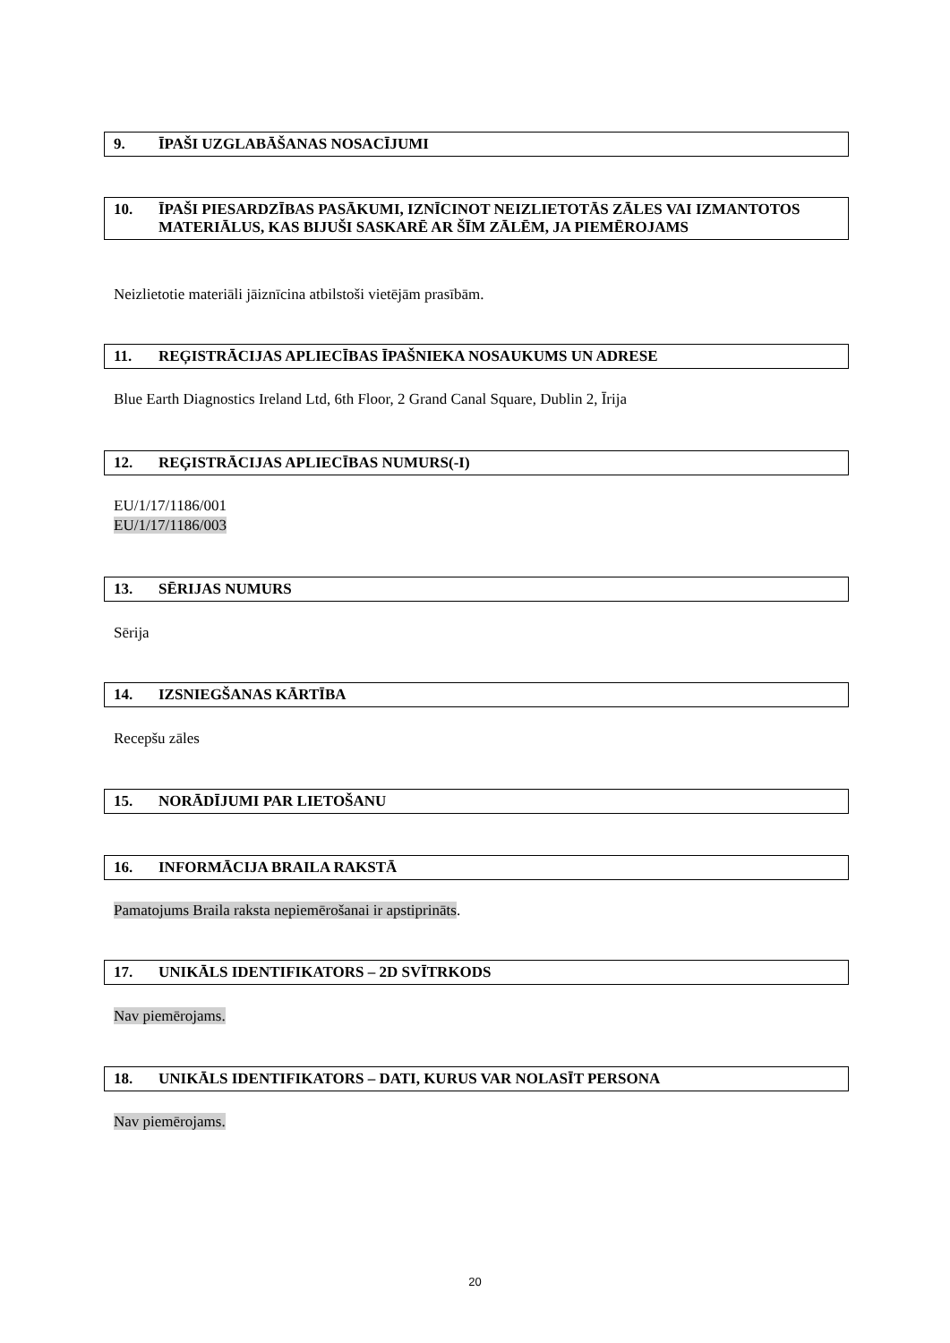9. ĪPAŠI UZGLABĀŠANAS NOSACĪJUMI
10. ĪPAŠI PIESARDZĪBAS PASĀKUMI, IZNĪCINOT NEIZLIETOTĀS ZĀLES VAI IZMANTOTOS MATERIĀLUS, KAS BIJUŠI SASKARĒ AR ŠĪM ZĀLĒM, JA PIEMĒROJAMS
Neizlietotie materiāli jāiznīcina atbilstoši vietējām prasībām.
11. REĢISTRĀCIJAS APLIECĪBAS ĪPAŠNIEKA NOSAUKUMS UN ADRESE
Blue Earth Diagnostics Ireland Ltd, 6th Floor, 2 Grand Canal Square, Dublin 2, Īrija
12. REĢISTRĀCIJAS APLIECĪBAS NUMURS(-I)
EU/1/17/1186/001
EU/1/17/1186/003
13. SĒRIJAS NUMURS
Sērija
14. IZSNIEGŠANAS KĀRTĪBA
Recepšu zāles
15. NORĀDĪJUMI PAR LIETOŠANU
16. INFORMĀCIJA BRAILA RAKSTĀ
Pamatojums Braila raksta nepiemērošanai ir apstiprināts.
17. UNIKĀLS IDENTIFIKATORS – 2D SVĪTRKODS
Nav piemērojams.
18. UNIKĀLS IDENTIFIKATORS – DATI, KURUS VAR NOLASĪT PERSONA
Nav piemērojams.
20